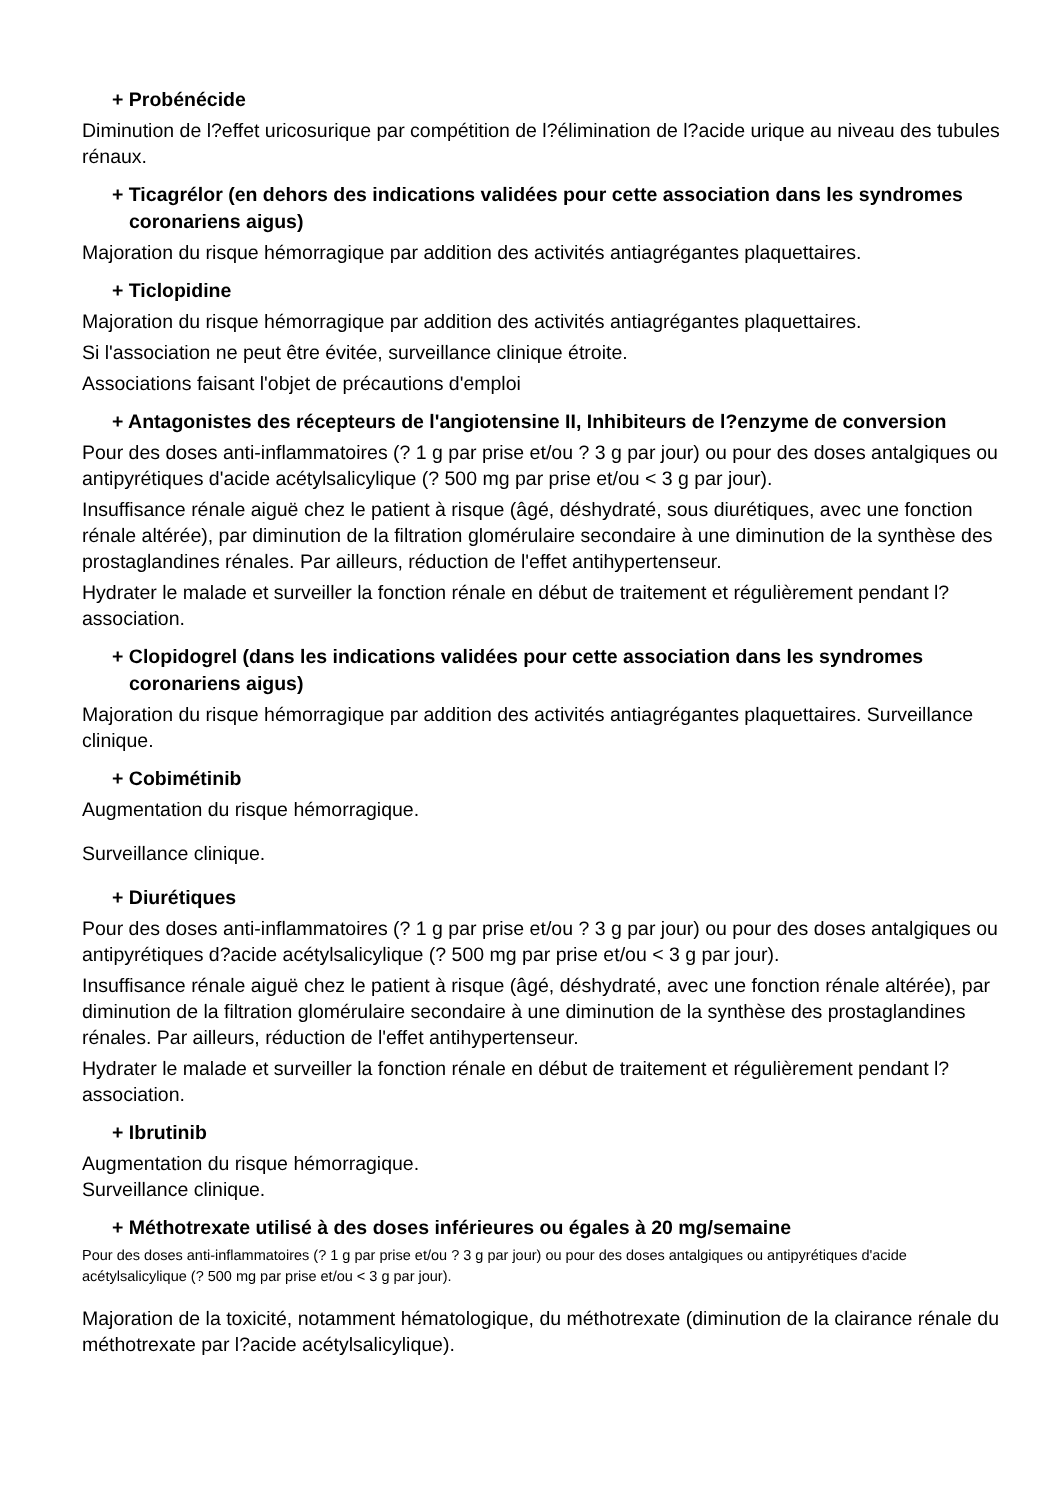+ Probénécide
Diminution de l?effet uricosurique par compétition de l?élimination de l?acide urique au niveau des tubules rénaux.
+ Ticagrélor (en dehors des indications validées pour cette association dans les syndromes coronariens aigus)
Majoration du risque hémorragique par addition des activités antiagrégantes plaquettaires.
+ Ticlopidine
Majoration du risque hémorragique par addition des activités antiagrégantes plaquettaires.
Si l'association ne peut être évitée, surveillance clinique étroite.
Associations faisant l'objet de précautions d'emploi
+ Antagonistes des récepteurs de l'angiotensine II, Inhibiteurs de l?enzyme de conversion
Pour des doses anti-inflammatoires (? 1 g par prise et/ou ? 3 g par jour) ou pour des doses antalgiques ou antipyrétiques d'acide acétylsalicylique (? 500 mg par prise et/ou < 3 g par jour).
Insuffisance rénale aiguë chez le patient à risque (âgé, déshydraté, sous diurétiques, avec une fonction rénale altérée), par diminution de la filtration glomérulaire secondaire à une diminution de la synthèse des prostaglandines rénales. Par ailleurs, réduction de l'effet antihypertenseur.
Hydrater le malade et surveiller la fonction rénale en début de traitement et régulièrement pendant l?association.
+ Clopidogrel (dans les indications validées pour cette association dans les syndromes coronariens aigus)
Majoration du risque hémorragique par addition des activités antiagrégantes plaquettaires. Surveillance clinique.
+ Cobimétinib
Augmentation du risque hémorragique.
Surveillance clinique.
+ Diurétiques
Pour des doses anti-inflammatoires (? 1 g par prise et/ou ? 3 g par jour) ou pour des doses antalgiques ou antipyrétiques d?acide acétylsalicylique (? 500 mg par prise et/ou < 3 g par jour).
Insuffisance rénale aiguë chez le patient à risque (âgé, déshydraté, avec une fonction rénale altérée), par diminution de la filtration glomérulaire secondaire à une diminution de la synthèse des prostaglandines rénales. Par ailleurs, réduction de l'effet antihypertenseur.
Hydrater le malade et surveiller la fonction rénale en début de traitement et régulièrement pendant l?association.
+ Ibrutinib
Augmentation du risque hémorragique.
Surveillance clinique.
+ Méthotrexate utilisé à des doses inférieures ou égales à 20 mg/semaine
Pour des doses anti-inflammatoires (? 1 g par prise et/ou ? 3 g par jour) ou pour des doses antalgiques ou antipyrétiques d'acide acétylsalicylique (? 500 mg par prise et/ou < 3 g par jour).
Majoration de la toxicité, notamment hématologique, du méthotrexate (diminution de la clairance rénale du méthotrexate par l?acide acétylsalicylique).